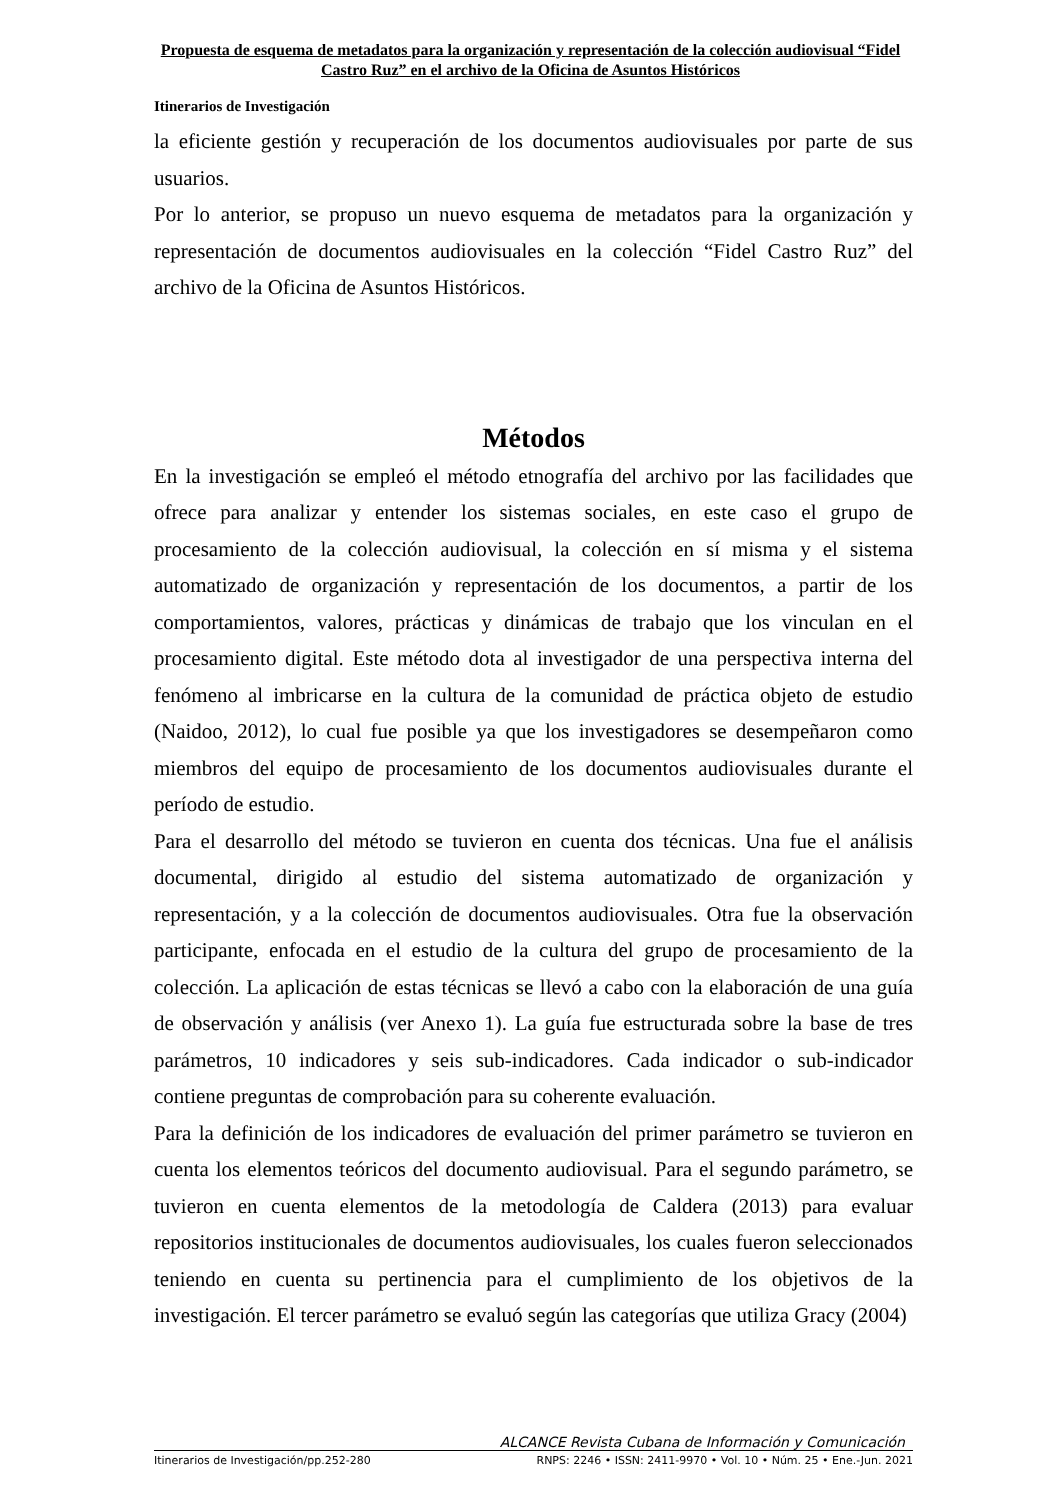Propuesta de esquema de metadatos para la organización y representación de la colección audiovisual “Fidel Castro Ruz” en el archivo de la Oficina de Asuntos Históricos
Itinerarios de Investigación
la eficiente gestión y recuperación de los documentos audiovisuales por parte de sus usuarios.
Por lo anterior, se propuso un nuevo esquema de metadatos para la organización y representación de documentos audiovisuales en la colección “Fidel Castro Ruz” del archivo de la Oficina de Asuntos Históricos.
Métodos
En la investigación se empleó el método etnografía del archivo por las facilidades que ofrece para analizar y entender los sistemas sociales, en este caso el grupo de procesamiento de la colección audiovisual, la colección en sí misma y el sistema automatizado de organización y representación de los documentos, a partir de los comportamientos, valores, prácticas y dinámicas de trabajo que los vinculan en el procesamiento digital. Este método dota al investigador de una perspectiva interna del fenómeno al imbricarse en la cultura de la comunidad de práctica objeto de estudio (Naidoo, 2012), lo cual fue posible ya que los investigadores se desempeñaron como miembros del equipo de procesamiento de los documentos audiovisuales durante el período de estudio.
Para el desarrollo del método se tuvieron en cuenta dos técnicas. Una fue el análisis documental, dirigido al estudio del sistema automatizado de organización y representación, y a la colección de documentos audiovisuales. Otra fue la observación participante, enfocada en el estudio de la cultura del grupo de procesamiento de la colección. La aplicación de estas técnicas se llevó a cabo con la elaboración de una guía de observación y análisis (ver Anexo 1). La guía fue estructurada sobre la base de tres parámetros, 10 indicadores y seis sub-indicadores. Cada indicador o sub-indicador contiene preguntas de comprobación para su coherente evaluación.
Para la definición de los indicadores de evaluación del primer parámetro se tuvieron en cuenta los elementos teóricos del documento audiovisual. Para el segundo parámetro, se tuvieron en cuenta elementos de la metodología de Caldera (2013) para evaluar repositorios institucionales de documentos audiovisuales, los cuales fueron seleccionados teniendo en cuenta su pertinencia para el cumplimiento de los objetivos de la investigación. El tercer parámetro se evaluó según las categorías que utiliza Gracy (2004)
ALCANCE Revista Cubana de Información y Comunicación
Itinerarios de Investigación/pp.252-280 RNPS: 2246 • ISSN: 2411-9970 • Vol. 10 • Núm. 25 • Ene.-Jun. 2021